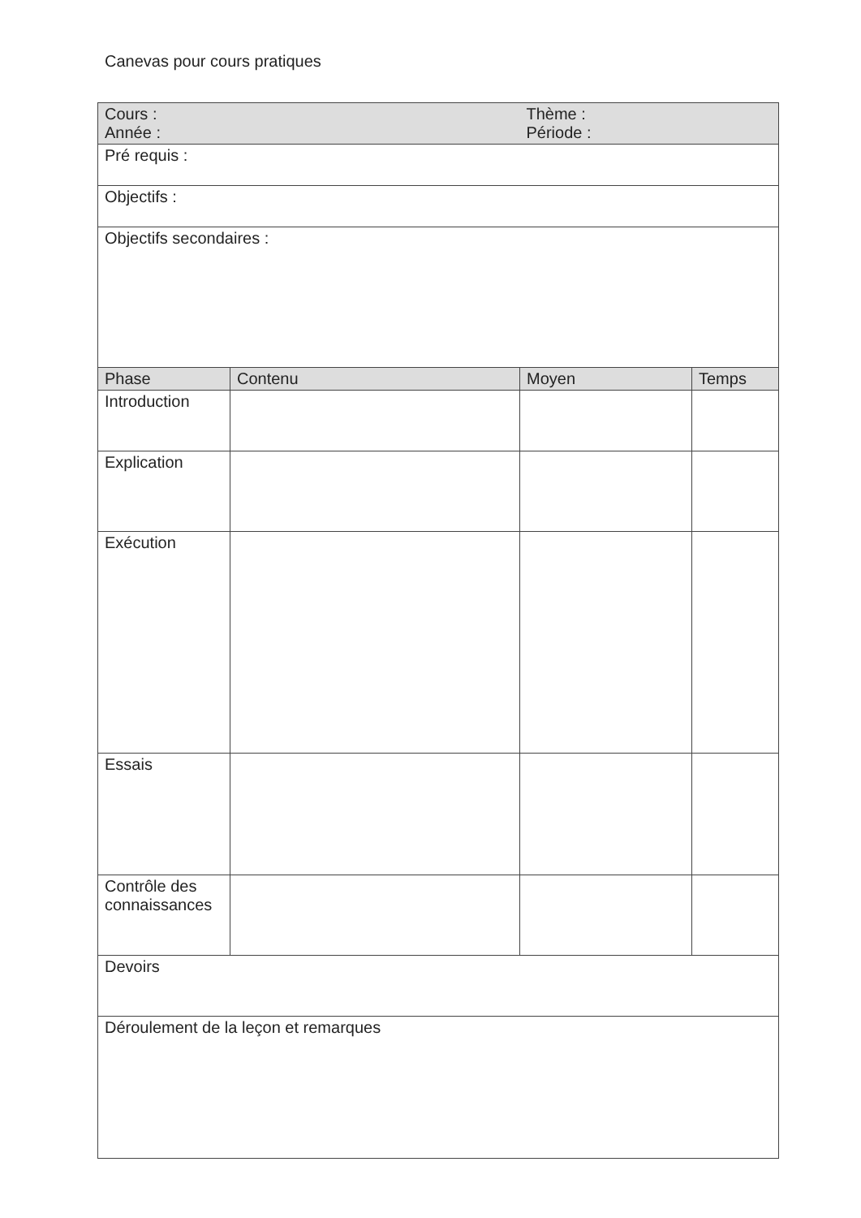Canevas pour cours pratiques
| Cours : Année : | | Thème : Période : | |
| Pré requis : | | | |
| Objectifs : | | | |
| Objectifs secondaires : | | | |
| Phase | Contenu | Moyen | Temps |
| Introduction | | | |
| Explication | | | |
| Exécution | | | |
| Essais | | | |
| Contrôle des connaissances | | | |
| Devoirs | | | |
| Déroulement de la leçon et remarques | | | |